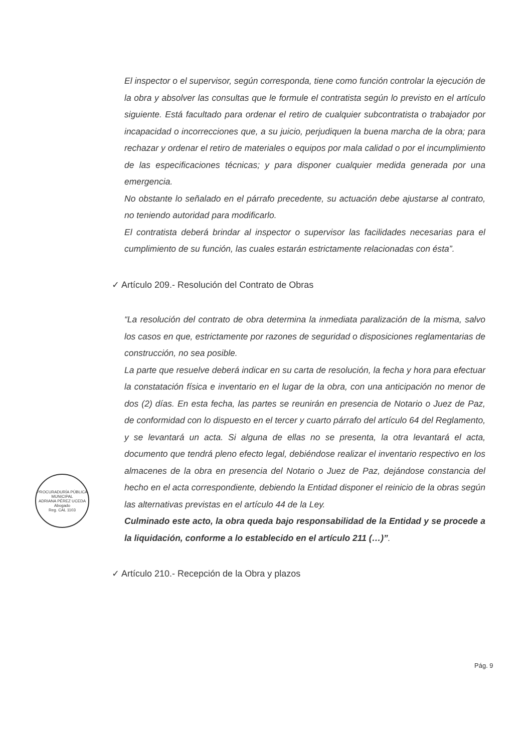El inspector o el supervisor, según corresponda, tiene como función controlar la ejecución de la obra y absolver las consultas que le formule el contratista según lo previsto en el artículo siguiente. Está facultado para ordenar el retiro de cualquier subcontratista o trabajador por incapacidad o incorrecciones que, a su juicio, perjudiquen la buena marcha de la obra; para rechazar y ordenar el retiro de materiales o equipos por mala calidad o por el incumplimiento de las especificaciones técnicas; y para disponer cualquier medida generada por una emergencia.
No obstante lo señalado en el párrafo precedente, su actuación debe ajustarse al contrato, no teniendo autoridad para modificarlo.
El contratista deberá brindar al inspector o supervisor las facilidades necesarias para el cumplimiento de su función, las cuales estarán estrictamente relacionadas con ésta”.
✓ Artículo 209.- Resolución del Contrato de Obras
“La resolución del contrato de obra determina la inmediata paralización de la misma, salvo los casos en que, estrictamente por razones de seguridad o disposiciones reglamentarias de construcción, no sea posible.
La parte que resuelve deberá indicar en su carta de resolución, la fecha y hora para efectuar la constatación física e inventario en el lugar de la obra, con una anticipación no menor de dos (2) días. En esta fecha, las partes se reunirán en presencia de Notario o Juez de Paz, de conformidad con lo dispuesto en el tercer y cuarto párrafo del artículo 64 del Reglamento, y se levantará un acta. Si alguna de ellas no se presenta, la otra levantará el acta, documento que tendrá pleno efecto legal, debiéndose realizar el inventario respectivo en los almacenes de la obra en presencia del Notario o Juez de Paz, dejándose constancia del hecho en el acta correspondiente, debiendo la Entidad disponer el reinicio de la obras según las alternativas previstas en el artículo 44 de la Ley.
Culminado este acto, la obra queda bajo responsabilidad de la Entidad y se procede a la liquidación, conforme a lo establecido en el artículo 211 (…)”.
✓ Artículo 210.- Recepción de la Obra y plazos
PROCURADURÍA PÚBLICA MUNICIPAL
ADRIANA PÉREZ UCEDA
Abogado
Reg. CAL 1103
Pág. 9